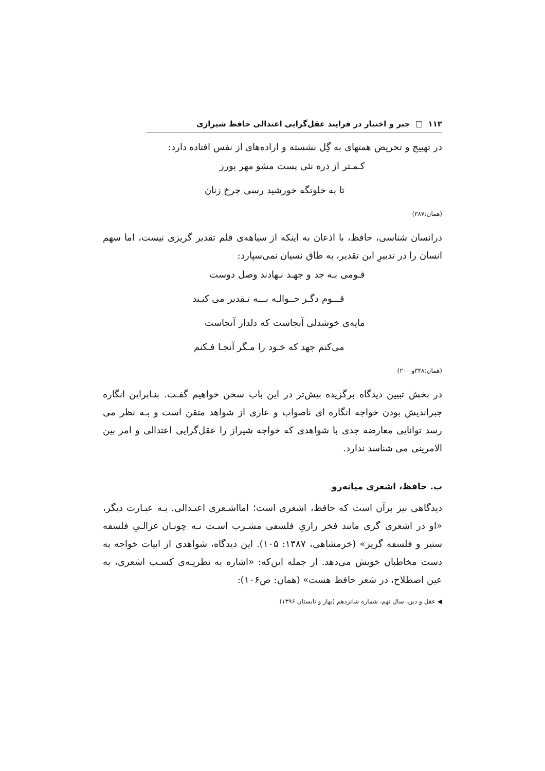۱۱۲ □ جبر و اختیار در فرایند عقل‌گرایی اعتدالی حافظ شیرازی
در تهییج و تحریض همتهای به گِل نشسته و اراده‌های از نفس افتاده دارد:
کـمـتر از ذره نئی پست مشو مهر بورز
تا به خلوتگه خورشید رسی چرخ زنان
(همان:۳۸۷)
درانسان شناسی، حافظ، با اذعان به اینکه از سیاهه‌ی قلم تقدیر گریزی نیست، اما سهم انسان را در تدبیرِ این تقدیر، به طاق نسیان نمی‌سپارد:
قـومی بـه جد و جهـد نـهادند وصل دوست
قـــوم دگـر حــوالـه بـــه تـقدیر می کنـند
مایه‌ی خوشدلی آنجاست که دلدار آنجاست
می‌کنم جهد که خـود را مـگر آنجـا فـکنم
(همان:۳۴۸و ۲۰۰)
در بخش تبیین دیدگاه برگزیده بیش‌تر در این باب سخن خواهیم گفـت. بنـابراین انگاره جبراندیش بودن خواجه انگاره ای ناصواب و عاری از شواهد متقن است و بـه نظر می رسد توانایی معارضه جدی با شواهدی که خواجه شیراز را عقل‌گرایی اعتدالی و امر بین الامرینی می شناسد ندارد.
ب. حافظ، اشعری میانه‌رو
دیدگاهی نیز برآن است که حافظ، اشعری است؛ امااشـعری اعتـدالی. بـه عبـارت دیگر، «او در اشعری گری مانند فخر رازیِ فلسفی مشـرب اسـت نـه چونـان غزالـیِ فلسفه ستیز و فلسفه گریز» (خرمشاهی، ۱۳۸۷: ۱۰۵). این دیدگاه، شواهدی از ابیات خواجه به دست مخاطبان خویش می‌دهد. از جمله این‌که: «اشاره به نظریـه‌ی کسـب اشعری، به عین اصطلاح، در شعر حافظ هست» (همان: ص۱۰۶):
◀ عقل و دین، سال نهم، شماره شانزدهم (بهار و تابستان ۱۳۹۶)